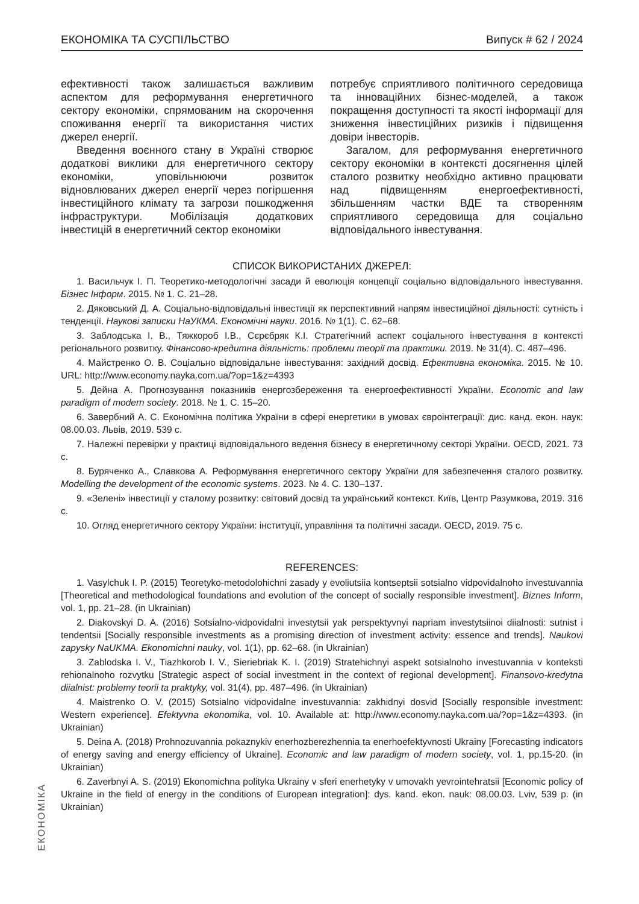ЕКОНОМІКА ТА СУСПІЛЬСТВО Випуск # 62 / 2024
ефективності також залишається важливим аспектом для реформування енергетичного сектору економіки, спрямованим на скорочення споживання енергії та використання чистих джерел енергії.
Введення воєнного стану в Україні створює додаткові виклики для енергетичного сектору економіки, уповільнюючи розвиток відновлюваних джерел енергії через погіршення інвестиційного клімату та загрози пошкодження інфраструктури. Мобілізація додаткових інвестицій в енергетичний сектор економіки
потребує сприятливого політичного середовища та інноваційних бізнес-моделей, а також покращення доступності та якості інформації для зниження інвестиційних ризиків і підвищення довіри інвесторів.
Загалом, для реформування енергетичного сектору економіки в контексті досягнення цілей сталого розвитку необхідно активно працювати над підвищенням енергоефективності, збільшенням частки ВДЕ та створенням сприятливого середовища для соціально відповідального інвестування.
СПИСОК ВИКОРИСТАНИХ ДЖЕРЕЛ:
1. Васильчук І. П. Теоретико-методологічні засади й еволюція концепції соціально відповідального інвестування. Бізнес Інформ. 2015. № 1. С. 21–28.
2. Дяковський Д. А. Соціально-відповідальні інвестиції як перспективний напрям інвестиційної діяльності: сутність і тенденції. Наукові записки НаУКМА. Економічні науки. 2016. № 1(1). С. 62–68.
3. Заблодська І. В., Тяжкороб І.В., Сєрєбряк К.І. Стратегічний аспект соціального інвестування в контексті регіонального розвитку. Фінансово-кредитна діяльність: проблеми теорії та практики. 2019. № 31(4). С. 487–496.
4. Майстренко О. В. Соціально відповідальне інвестування: західний досвід. Ефективна економіка. 2015. № 10. URL: http://www.economy.nayka.com.ua/?op=1&z=4393
5. Дейна А. Прогнозування показників енергозбереження та енергоефективності України. Economic and law paradigm of modern society. 2018. № 1. С. 15–20.
6. Завербний А. С. Економічна політика України в сфері енергетики в умовах євроінтеграції: дис. канд. екон. наук: 08.00.03. Львів, 2019. 539 с.
7. Належні перевірки у практиці відповідального ведення бізнесу в енергетичному секторі України. OECD, 2021. 73 с.
8. Буряченко А., Славкова А. Реформування енергетичного сектору України для забезпечення сталого розвитку. Modelling the development of the economic systems. 2023. № 4. С. 130–137.
9. «Зелені» інвестиції у сталому розвитку: світовий досвід та український контекст. Київ, Центр Разумкова, 2019. 316 с.
10. Огляд енергетичного сектору України: інституції, управління та політичні засади. OECD, 2019. 75 с.
REFERENCES:
1. Vasylchuk I. P. (2015) Teoretyko-metodolohichni zasady y evoliutsiia kontseptsii sotsialno vidpovidalnoho investuvannia [Theoretical and methodological foundations and evolution of the concept of socially responsible investment]. Biznes Inform, vol. 1, pp. 21–28. (in Ukrainian)
2. Diakovskyi D. A. (2016) Sotsialno-vidpovidalni investytsii yak perspektyvnyi napriam investytsiinoi diialnosti: sutnist i tendentsii [Socially responsible investments as a promising direction of investment activity: essence and trends]. Naukovi zapysky NaUKMA. Ekonomichni nauky, vol. 1(1), pp. 62–68. (in Ukrainian)
3. Zablodska I. V., Tiazhkorob I. V., Sieriebriak K. I. (2019) Stratehichnyi aspekt sotsialnoho investuvannia v konteksti rehionalnoho rozvytku [Strategic aspect of social investment in the context of regional development]. Finansovo-kredytna diialnist: problemy teorii ta praktyky, vol. 31(4), pp. 487–496. (in Ukrainian)
4. Maistrenko O. V. (2015) Sotsialno vidpovidalne investuvannia: zakhidnyi dosvid [Socially responsible investment: Western experience]. Efektyvna ekonomika, vol. 10. Available at: http://www.economy.nayka.com.ua/?op=1&z=4393. (in Ukrainian)
5. Deina A. (2018) Prohnozuvannia pokaznykiv enerhozberezhennia ta enerhoefektyvnosti Ukrainy [Forecasting indicators of energy saving and energy efficiency of Ukraine]. Economic and law paradigm of modern society, vol. 1, pp.15-20. (in Ukrainian)
6. Zaverbnyi A. S. (2019) Ekonomichna polityka Ukrainy v sferi enerhetyky v umovakh yevrointehratsii [Economic policy of Ukraine in the field of energy in the conditions of European integration]: dys. kand. ekon. nauk: 08.00.03. Lviv, 539 p. (in Ukrainian)
ЕКОНОМІКА